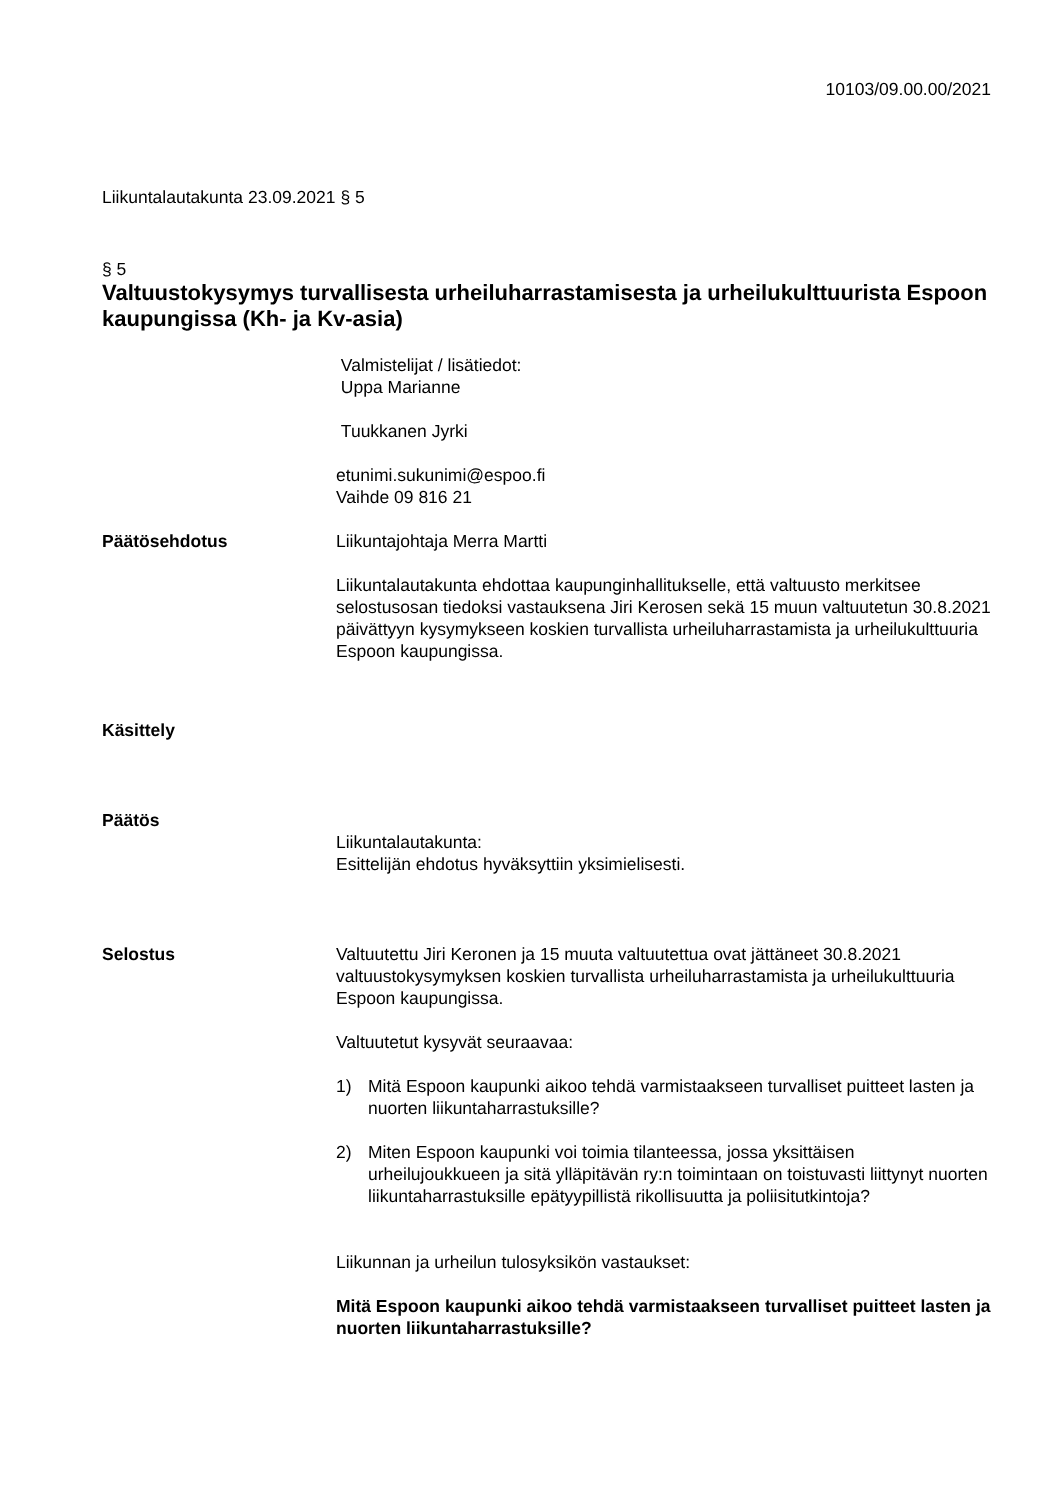10103/09.00.00/2021
Liikuntalautakunta 23.09.2021 § 5
§ 5
Valtuustokysymys turvallisesta urheiluharrastamisesta ja urheilukulttuurista Espoon kaupungissa (Kh- ja Kv-asia)
Valmistelijat / lisätiedot:
Uppa Marianne
Tuukkanen Jyrki
etunimi.sukunimi@espoo.fi
Vaihde 09 816 21
Päätösehdotus Liikuntajohtaja Merra Martti
Liikuntalautakunta ehdottaa kaupunginhallitukselle, että valtuusto merkitsee selostusosan tiedoksi vastauksena Jiri Kerosen sekä 15 muun valtuutetun 30.8.2021 päivättyyn kysymykseen koskien turvallista urheiluharrastamista ja urheilukulttuuria Espoon kaupungissa.
Käsittely
Päätös
Liikuntalautakunta:
Esittelijän ehdotus hyväksyttiin yksimielisesti.
Selostus Valtuutettu Jiri Keronen ja 15 muuta valtuutettua ovat jättäneet 30.8.2021 valtuustokysymyksen koskien turvallista urheiluharrastamista ja urheilukulttuuria Espoon kaupungissa.
Valtuutetut kysyvät seuraavaa:
1) Mitä Espoon kaupunki aikoo tehdä varmistaakseen turvalliset puitteet lasten ja nuorten liikuntaharrastuksille?
2) Miten Espoon kaupunki voi toimia tilanteessa, jossa yksittäisen urheilujoukkueen ja sitä ylläpitävän ry:n toimintaan on toistuvasti liittynyt nuorten liikuntaharrastuksille epätyypillistä rikollisuutta ja poliisitutkintoja?
Liikunnan ja urheilun tulosyksikön vastaukset:
Mitä Espoon kaupunki aikoo tehdä varmistaakseen turvalliset puitteet lasten ja nuorten liikuntaharrastuksille?